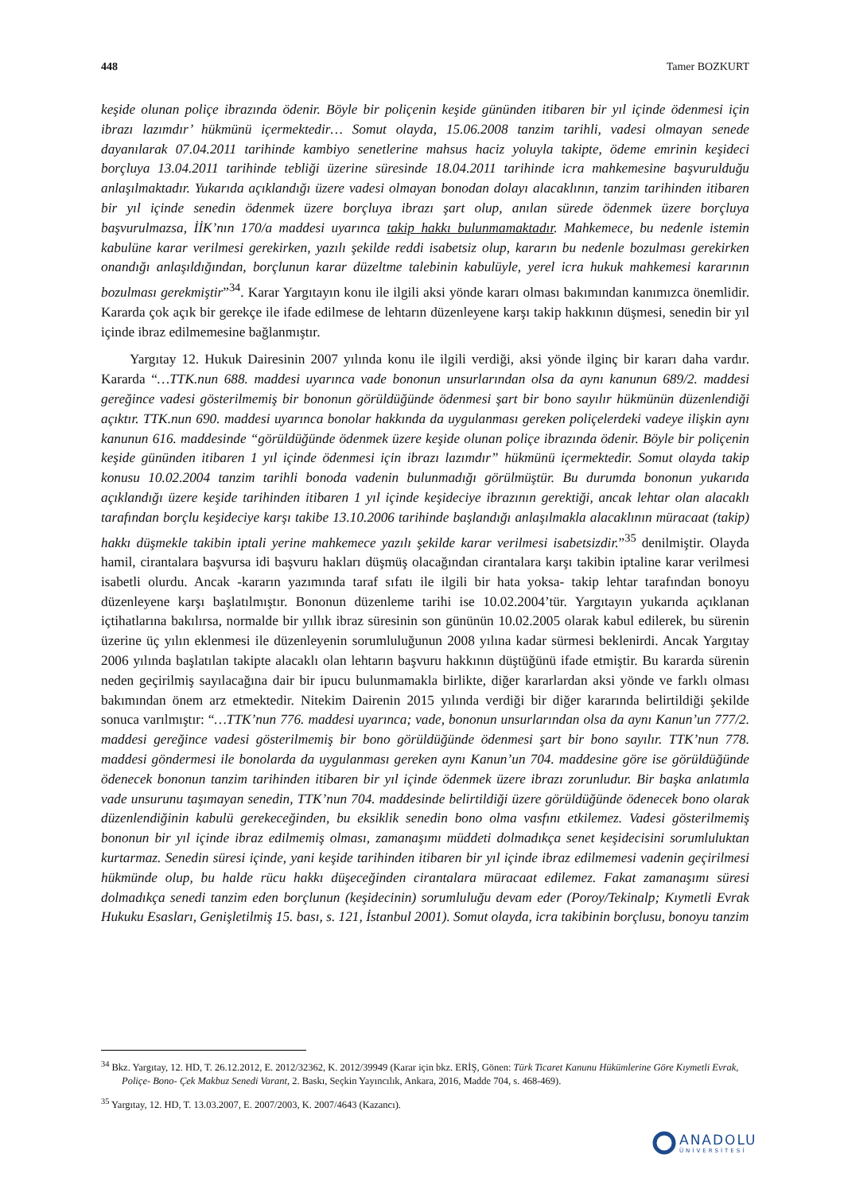448 Tamer BOZKURT
keşide olunan poliçe ibrazında ödenir. Böyle bir poliçenin keşide gününden itibaren bir yıl içinde ödenmesi için ibrazı lazımdır’ hükmünü içermektedir… Somut olayda, 15.06.2008 tanzim tarihli, vadesi olmayan senede dayanılarak 07.04.2011 tarihinde kambiyo senetlerine mahsus haciz yoluyla takipte, ödeme emrinin keşideci borçluya 13.04.2011 tarihinde tebliği üzerine süresinde 18.04.2011 tarihinde icra mahkemesine başvurulduğu anlaşılmaktadır. Yukarıda açıklandığı üzere vadesi olmayan bonodan dolayı alacaklının, tanzim tarihinden itibaren bir yıl içinde senedin ödenmek üzere borçluya ibrazı şart olup, anılan sürede ödenmek üzere borçluya başvurulmazsa, İİK’nın 170/a maddesi uyarınca takip hakkı bulunmamaktadır. Mahkemece, bu nedenle istemin kabulüne karar verilmesi gerekirken, yazılı şekilde reddi isabetsiz olup, kararın bu nedenle bozulması gerekirken onandığı anlaşıldığından, borçlunun karar düzeltme talebinin kabulüyle, yerel icra hukuk mahkemesi kararının bozulması gerekmiştir”<sup>34</sup>. Karar Yargıtayın konu ile ilgili aksi yönde kararı olması bakımından kanımızca önemlidir. Kararda çok açık bir gerekçe ile ifade edilmese de lehtarın düzenleyene karşı takip hakkının düşmesi, senedin bir yıl içinde ibraz edilmemesine bağlanmıştır.
Yargıtay 12. Hukuk Dairesinin 2007 yılında konu ile ilgili verdiği, aksi yönde ilginç bir kararı daha vardır. Kararda “…TTK.nun 688. maddesi uyarınca vade bononun unsurlarından olsa da aynı kanunun 689/2. maddesi gereğince vadesi gösterilmemiş bir bononun görüldüğünde ödenmesi şart bir bono sayılır hükmünün düzenlendiği açıktır. TTK.nun 690. maddesi uyarınca bonolar hakkında da uygulanması gereken poliçelerdeki vadeye ilişkin aynı kanunun 616. maddesinde “görüldüğünde ödenmek üzere keşide olunan poliçe ibrazında ödenir. Böyle bir poliçenin keşide gününden itibaren 1 yıl içinde ödenmesi için ibrazı lazımdır” hükmünü içermektedir. Somut olayda takip konusu 10.02.2004 tanzim tarihli bonoda vadenin bulunmadığı görülmüştür. Bu durumda bononun yukarıda açıklandığı üzere keşide tarihinden itibaren 1 yıl içinde keşideciye ibrazının gerektiği, ancak lehtar olan alacaklı tarafından borçlu keşideciye karşı takibe 13.10.2006 tarihinde başlandığı anlaşılmakla alacaklının müracaat (takip) hakkı düşmekle takibin iptali yerine mahkemece yazılı şekilde karar verilmesi isabetsizdir.”<sup>35</sup> denilmiştir. Olayda hamil, cirantalara başvursa idi başvuru hakları düşmüş olacağından cirantalara karşı takibin iptaline karar verilmesi isabetli olurdu. Ancak -kararın yazımında taraf sıfatı ile ilgili bir hata yoksa- takip lehtar tarafından bonoyu düzenleyene karşı başlatılmıştır. Bononun düzenleme tarihi ise 10.02.2004’tür. Yargıtayın yukarıda açıklanan içtihatlarına bakılırsa, normalde bir yıllık ibraz süresinin son gününün 10.02.2005 olarak kabul edilerek, bu sürenin üzerine üç yılın eklenmesi ile düzenleyenin sorumluluğunun 2008 yılına kadar sürmesi beklenirdi. Ancak Yargıtay 2006 yılında başlatılan takipte alacaklı olan lehtarın başvuru hakkının düştüğünü ifade etmiştir. Bu kararda sürenin neden geçirilmiş sayılacağına dair bir ipucu bulunmamakla birlikte, diğer kararlardan aksi yönde ve farklı olması bakımından önem arz etmektedir. Nitekim Dairenin 2015 yılında verdiği bir diğer kararında belirtildiği şekilde sonuca varılmıştır: “…TTK’nun 776. maddesi uyarınca; vade, bononun unsurlarından olsa da aynı Kanun’un 777/2. maddesi gereğince vadesi gösterilmemiş bir bono görüldüğünde ödenmesi şart bir bono sayılır. TTK’nun 778. maddesi göndermesi ile bonolarda da uygulanması gereken aynı Kanun’un 704. maddesine göre ise görüldüğünde ödenecek bononun tanzim tarihinden itibaren bir yıl içinde ödenmek üzere ibrazı zorunludur. Bir başka anlatımla vade unsurunu taşımayan senedin, TTK’nun 704. maddesinde belirtildiği üzere görüldüğünde ödenecek bono olarak düzenlendiğinin kabulü gerekeceğinden, bu eksiklik senedin bono olma vasfını etkilemez. Vadesi gösterilmemiş bononun bir yıl içinde ibraz edilmemiş olması, zamanaşımı müddeti dolmadıkça senet keşidecisini sorumluluktan kurtarmaz. Senedin süresi içinde, yani keşide tarihinden itibaren bir yıl içinde ibraz edilmemesi vadenin geçirilmesi hükmünde olup, bu halde rücu hakkı düşeceğinden cirantalara müracaat edilemez. Fakat zamanaşımı süresi dolmadıkça senedi tanzim eden borçlunun (keşidecinin) sorumluluğu devam eder (Poroy/Tekinalp; Kıymetli Evrak Hukuku Esasları, Genişletilmiş 15. bası, s. 121, İstanbul 2001). Somut olayda, icra takibinin borçlusu, bonoyu tanzim
<sup>34</sup> Bkz. Yargıtay, 12. HD, T. 26.12.2012, E. 2012/32362, K. 2012/39949 (Karar için bkz. ERİŞ, Gönen: Türk Ticaret Kanunu Hükümlerine Göre Kıymetli Evrak, Poliçe- Bono- Çek Makbuz Senedi Varant, 2. Baskı, Seçkin Yayıncılık, Ankara, 2016, Madde 704, s. 468-469).
<sup>35</sup> Yargıtay, 12. HD, T. 13.03.2007, E. 2007/2003, K. 2007/4643 (Kazancı).
ANADOLU
ÜNİVERSİTESİ